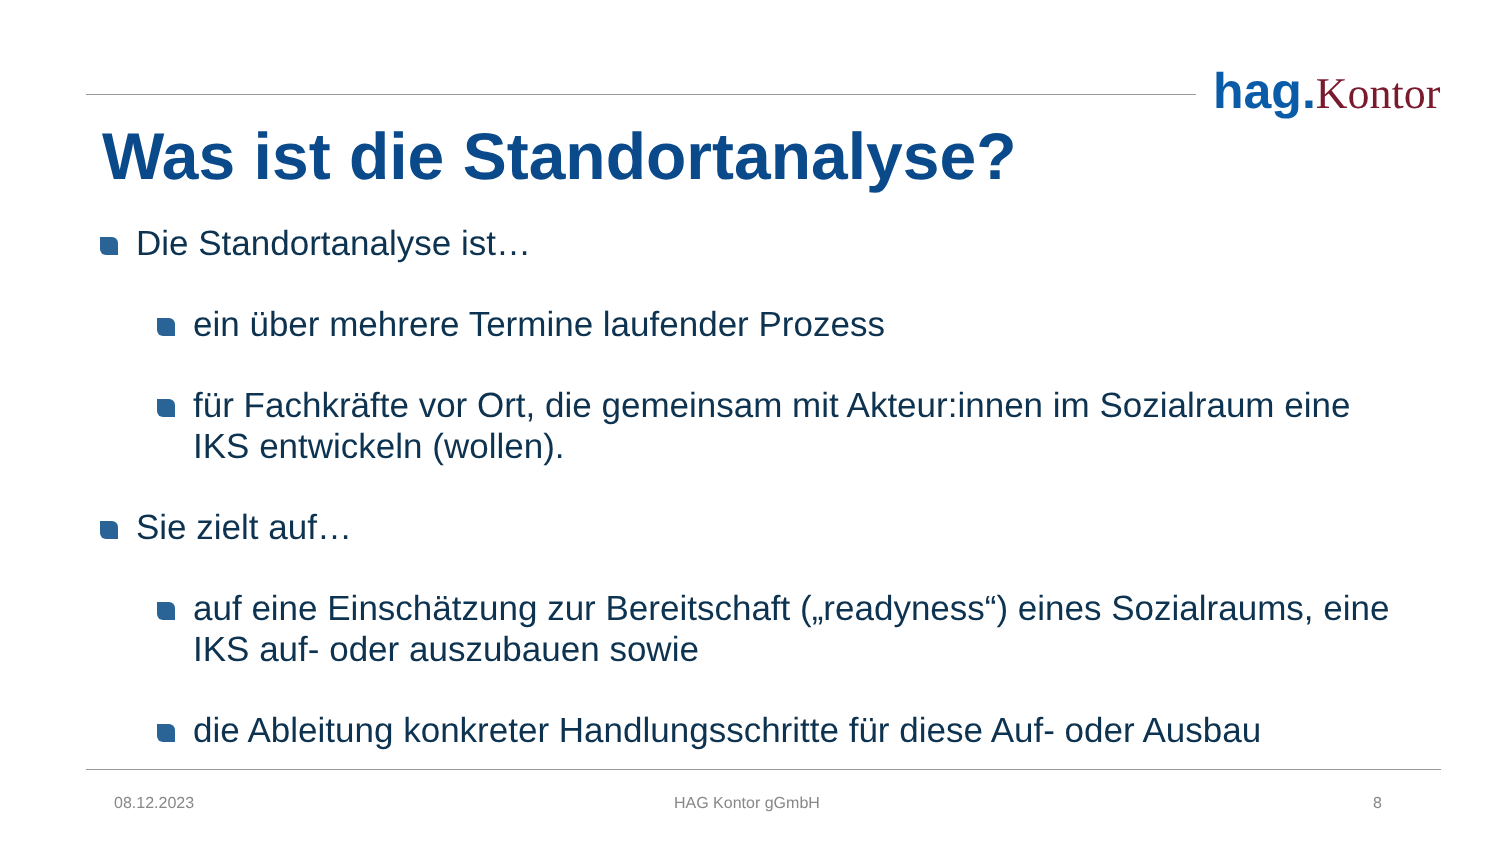hag. Kontor
Was ist die Standortanalyse?
Die Standortanalyse ist…
ein über mehrere Termine laufender Prozess
für Fachkräfte vor Ort, die gemeinsam mit Akteur:innen im Sozialraum eine IKS entwickeln (wollen).
Sie zielt auf…
auf eine Einschätzung zur Bereitschaft („readyness“) eines Sozialraums, eine IKS auf- oder auszubauen sowie
die Ableitung konkreter Handlungsschritte für diese Auf- oder Ausbau
08.12.2023 HAG Kontor gGmbH 8